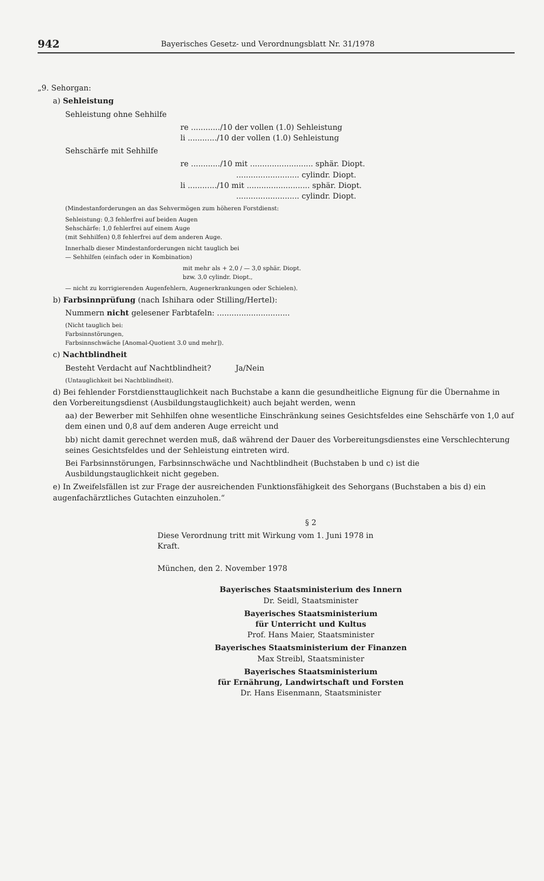942 Bayerisches Gesetz- und Verordnungsblatt Nr. 31/1978
„9. Sehorgan:
a) Sehleistung
Sehleistung ohne Sehhilfe
re ............/10 der vollen (1.0) Sehleistung
li ............/10 der vollen (1.0) Sehleistung
Sehschärfe mit Sehhilfe
re ............/10 mit .......................... sphär. Diopt.
.......................... cylindr. Diopt.
li ............/10 mit .......................... sphär. Diopt.
.......................... cylindr. Diopt.
(Mindestanforderungen an das Sehvermögen zum höheren Forstdienst:
Sehleistung: 0,3 fehlerfrei auf beiden Augen
Sehschärfe: 1,0 fehlerfrei auf einem Auge
(mit Sehhilfen) 0,8 fehlerfrei auf dem anderen Auge.
Innerhalb dieser Mindestanforderungen nicht tauglich bei
— Sehhilfen (einfach oder in Kombination)
mit mehr als + 2,0 / — 3,0 sphär. Diopt.
bzw. 3,0 cylindr. Diopt.,
— nicht zu korrigierenden Augenfehlern, Augenerkrankungen oder Schielen).
b) Farbsinnprüfung (nach Ishihara oder Stilling/Hertel):
Nummern nicht gelesener Farbtafeln: ..............................
(Nicht tauglich bei:
Farbsinnstörungen,
Farbsinnschwäche [Anomal-Quotient 3.0 und mehr]).
c) Nachtblindheit
Besteht Verdacht auf Nachtblindheit? Ja/Nein
(Untauglichkeit bei Nachtblindheit).
d) Bei fehlender Forstdiensttauglichkeit nach Buchstabe a kann die gesundheitliche Eignung für die Übernahme in den Vorbereitungsdienst (Ausbildungstauglichkeit) auch bejaht werden, wenn
aa) der Bewerber mit Sehhilfen ohne wesentliche Einschränkung seines Gesichtsfeldes eine Sehschärfe von 1,0 auf dem einen und 0,8 auf dem anderen Auge erreicht und
bb) nicht damit gerechnet werden muß, daß während der Dauer des Vorbereitungsdienstes eine Verschlechterung seines Gesichtsfeldes und der Sehleistung eintreten wird.
Bei Farbsinnstörungen, Farbsinnschwäche und Nachtblindheit (Buchstaben b und c) ist die Ausbildungstauglichkeit nicht gegeben.
e) In Zweifelsfällen ist zur Frage der ausreichenden Funktionsfähigkeit des Sehorgans (Buchstaben a bis d) ein augenfachärztliches Gutachten einzuholen.“
§ 2
Diese Verordnung tritt mit Wirkung vom 1. Juni 1978 in Kraft.
München, den 2. November 1978
Bayerisches Staatsministerium des Innern
Dr. Seidl, Staatsminister
Bayerisches Staatsministerium
für Unterricht und Kultus
Prof. Hans Maier, Staatsminister
Bayerisches Staatsministerium der Finanzen
Max Streibl, Staatsminister
Bayerisches Staatsministerium
für Ernährung, Landwirtschaft und Forsten
Dr. Hans Eisenmann, Staatsminister